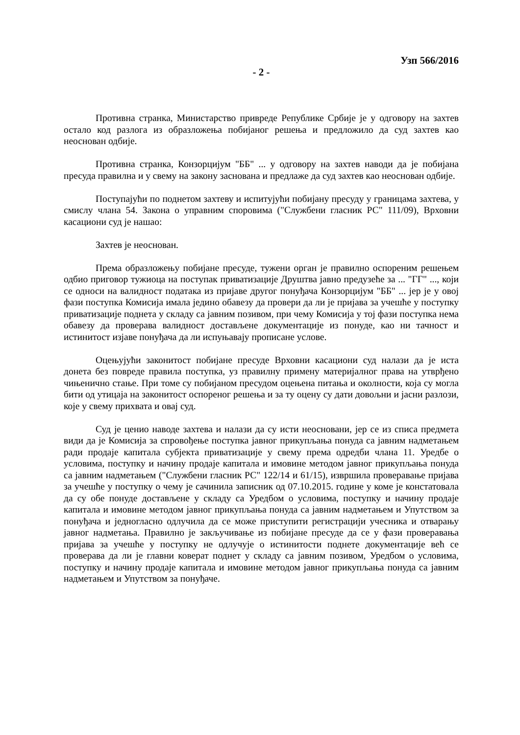Узп 566/2016
- 2 -
Противна странка, Министарство привреде Републике Србије је у одговору на захтев остало код разлога из образложења побијаног решења и предложило да суд захтев као неоснован одбије.
Противна странка, Конзорцијум "ББ" ... у одговору на захтев наводи да је побијана пресуда правилна и у свему на закону заснована и предлаже да суд захтев као неоснован одбије.
Поступајући по поднетом захтеву и испитујући побијану пресуду у границама захтева, у смислу члана 54. Закона о управним споровима ("Службени гласник РС" 111/09), Врховни касациони суд је нашао:
Захтев је неоснован.
Према образложењу побијане пресуде, тужени орган је правилно оспореним решењем одбио приговор тужиоца на поступак приватизације Друштва јавно предузеће за ... "ГГ" ..., који се односи на валидност података из пријаве другог понуђача Конзорцијум "ББ" ... јер је у овој фази поступка Комисија имала једино обавезу да провери да ли је пријава за учешће у поступку приватизације поднета у складу са јавним позивом, при чему Комисија у тој фази поступка нема обавезу да проверава валидност достављене документације из понуде, као ни тачност и истинитост изјаве понуђача да ли испуњавају прописане услове.
Оцењујући законитост побијане пресуде Врховни касациони суд налази да је иста донета без повреде правила поступка, уз правилну примену материјалног права на утврђено чињенично стање. При томе су побијаном пресудом оцењена питања и околности, која су могла бити од утицаја на законитост оспореног решења и за ту оцену су дати довољни и јасни разлози, које у свему прихвата и овај суд.
Суд је ценио наводе захтева и налази да су исти неосновани, јер се из списа предмета види да је Комисија за спровођење поступка јавног прикупљања понуда са јавним надметањем ради продаје капитала субјекта приватизације у свему према одредби члана 11. Уредбе о условима, поступку и начину продаје капитала и имовине методом јавног прикупљања понуда са јавним надметањем ("Службени гласник РС" 122/14 и 61/15), извршила проверавање пријава за учешће у поступку о чему је сачинила записник од 07.10.2015. године у коме је констатовала да су обе понуде достављене у складу са Уредбом о условима, поступку и начину продаје капитала и имовине методом јавног прикупљања понуда са јавним надметањем и Упутством за понуђача и једногласно одлучила да се може приступити регистрацији учесника и отварању јавног надметања. Правилно је закључивање из побијане пресуде да се у фази проверавања пријава за учешће у поступку не одлучује о истинитости поднете документације већ се проверава да ли је главни коверат поднет у складу са јавним позивом, Уредбом о условима, поступку и начину продаје капитала и имовине методом јавног прикупљања понуда са јавним надметањем и Упутством за понуђаче.